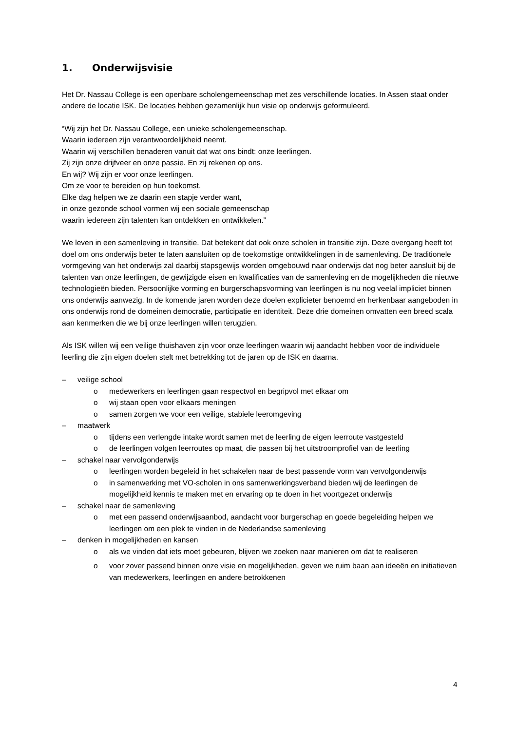1. Onderwijsvisie
Het Dr. Nassau College is een openbare scholengemeenschap met zes verschillende locaties. In Assen staat onder andere de locatie ISK. De locaties hebben gezamenlijk hun visie op onderwijs geformuleerd.
“Wij zijn het Dr. Nassau College, een unieke scholengemeenschap.
Waarin iedereen zijn verantwoordelijkheid neemt.
Waarin wij verschillen benaderen vanuit dat wat ons bindt: onze leerlingen.
Zij zijn onze drijfveer en onze passie. En zij rekenen op ons.
En wij? Wij zijn er voor onze leerlingen.
Om ze voor te bereiden op hun toekomst.
Elke dag helpen we ze daarin een stapje verder want,
in onze gezonde school vormen wij een sociale gemeenschap
waarin iedereen zijn talenten kan ontdekken en ontwikkelen.”
We leven in een samenleving in transitie. Dat betekent dat ook onze scholen in transitie zijn. Deze overgang heeft tot doel om ons onderwijs beter te laten aansluiten op de toekomstige ontwikkelingen in de samenleving. De traditionele vormgeving van het onderwijs zal daarbij stapsgewijs worden omgebouwd naar onderwijs dat nog beter aansluit bij de talenten van onze leerlingen, de gewijzigde eisen en kwalificaties van de samenleving en de mogelijkheden die nieuwe technologieën bieden. Persoonlijke vorming en burgerschapsvorming van leerlingen is nu nog veelal impliciet binnen ons onderwijs aanwezig. In de komende jaren worden deze doelen explicieter benoemd en herkenbaar aangeboden in ons onderwijs rond de domeinen democratie, participatie en identiteit. Deze drie domeinen omvatten een breed scala aan kenmerken die we bij onze leerlingen willen terugzien.
Als ISK willen wij een veilige thuishaven zijn voor onze leerlingen waarin wij aandacht hebben voor de individuele leerling die zijn eigen doelen stelt met betrekking tot de jaren op de ISK en daarna.
– veilige school
o medewerkers en leerlingen gaan respectvol en begripvol met elkaar om
o wij staan open voor elkaars meningen
o samen zorgen we voor een veilige, stabiele leeromgeving
– maatwerk
o tijdens een verlengde intake wordt samen met de leerling de eigen leerroute vastgesteld
o de leerlingen volgen leerroutes op maat, die passen bij het uitstroomprofiel van de leerling
– schakel naar vervolgonderwijs
o leerlingen worden begeleid in het schakelen naar de best passende vorm van vervolgonderwijs
o in samenwerking met VO-scholen in ons samenwerkingsverband bieden wij de leerlingen de mogelijkheid kennis te maken met en ervaring op te doen in het voortgezet onderwijs
– schakel naar de samenleving
o met een passend onderwijsaanbod, aandacht voor burgerschap en goede begeleiding helpen we leerlingen om een plek te vinden in de Nederlandse samenleving
– denken in mogelijkheden en kansen
o als we vinden dat iets moet gebeuren, blijven we zoeken naar manieren om dat te realiseren
o voor zover passend binnen onze visie en mogelijkheden, geven we ruim baan aan ideeën en initiatieven van medewerkers, leerlingen en andere betrokkenen
4